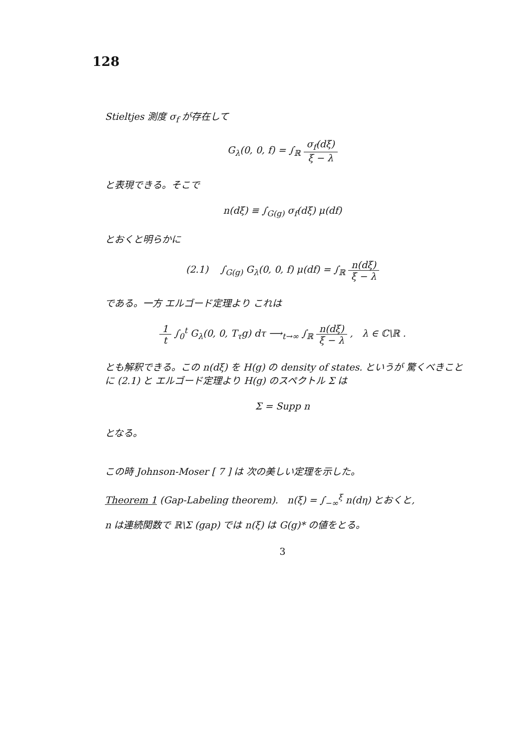128
Stieltjes 測度 σ<sub>f</sub> が存在して
G<sub>λ</sub>(0, 0, f) = ∫<sub>ℝ</sub> σ<sub>f</sub>(dξ) ξ − λ
と表現できる。そこで
n(dξ) ≡ ∫<sub>G(g)</sub> σ<sub>f</sub>(dξ) μ(df)
とおくと明らかに
(2.1) ∫<sub>G(g)</sub> G<sub>λ</sub>(0, 0, f) μ(df) = ∫<sub>ℝ</sub> n(dξ) ξ − λ
である。一方 エルゴード定理より これは
1 t ∫<sub>0</sub><sup>t</sup> G<sub>λ</sub>(0, 0, T<sub>τ</sub>g) dτ ⟶<sub>t→∞</sub> ∫<sub>ℝ</sub> n(dξ) ξ − λ , λ ∈ ℂ\ℝ .
とも解釈できる。この n(dξ) を H(g) の density of states. というが 驚くべきことに (2.1) と エルゴード定理より H(g) のスペクトル Σ は
Σ = Supp n
となる。
この時 Johnson-Moser [ 7 ] は 次の美しい定理を示した。
Theorem 1 (Gap-Labeling theorem). n(ξ) = ∫<sub>−∞</sub><sup>ξ</sup> n(dη) とおくと,
n は連続関数で ℝ\Σ (gap) では n(ξ) は G(g)* の値をとる。
3